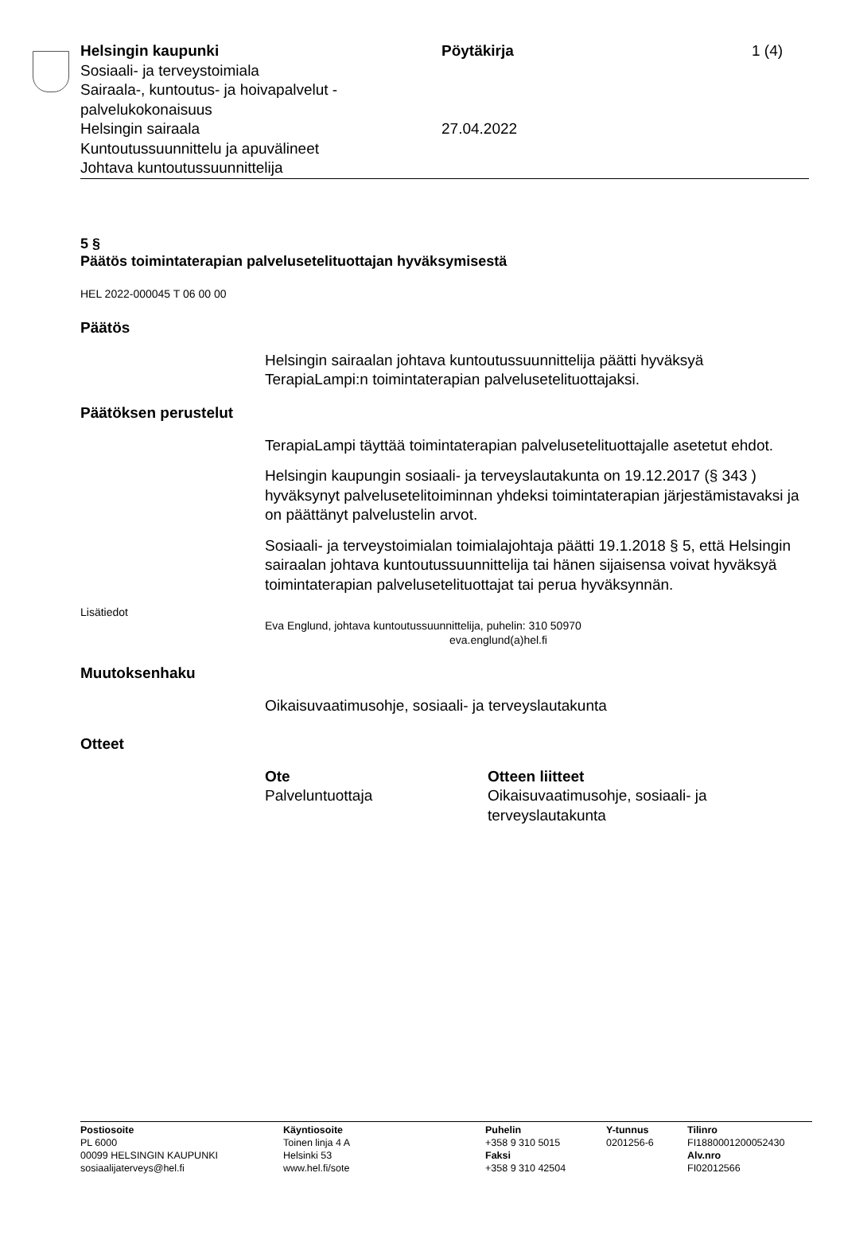Helsingin kaupunki
Sosiaali- ja terveystoimiala
Sairaala-, kuntoutus- ja hoivapalvelut - palvelukokonaisuus
Helsingin sairaala
Kuntoutussuunnittelu ja apuvälineet
Johtava kuntoutussuunnittelija
Pöytäkirja
27.04.2022
1 (4)
5 §
Päätös toimintaterapian palvelusetelituottajan hyväksymisestä
HEL 2022-000045 T 06 00 00
Päätös
Helsingin sairaalan johtava kuntoutussuunnittelija päätti hyväksyä TerapiaLampi:n toimintaterapian palvelusetelituottajaksi.
Päätöksen perustelut
TerapiaLampi täyttää toimintaterapian palvelusetelituottajalle asetetut ehdot.
Helsingin kaupungin sosiaali- ja terveyslautakunta on 19.12.2017 (§ 343 ) hyväksynyt palvelusetelitoiminnan yhdeksi toimintaterapian järjestämistavaksi ja on päättänyt palvelustelin arvot.
Sosiaali- ja terveystoimialan toimialajohtaja päätti 19.1.2018 § 5, että Helsingin sairaalan johtava kuntoutussuunnittelija tai hänen sijaisensa voivat hyväksyä toimintaterapian palvelusetelituottajat tai perua hyväksynnän.
Lisätiedot
Eva Englund, johtava kuntoutussuunnittelija, puhelin: 310 50970
eva.englund(a)hel.fi
Muutoksenhaku
Oikaisuvaatimusohje, sosiaali- ja terveyslautakunta
Otteet
Ote
Palveluntuottaja
Otteen liitteet
Oikaisuvaatimusohje, sosiaali- ja terveyslautakunta
Postiosoite
PL 6000
00099 HELSINGIN KAUPUNKI
sosiaalijaterveys@hel.fi
Käyntiosoite
Toinen linja 4 A
Helsinki 53
www.hel.fi/sote
Puhelin
+358 9 310 5015
Faksi
+358 9 310 42504
Y-tunnus
0201256-6
Tilinro
FI1880001200052430
Alv.nro
FI02012566